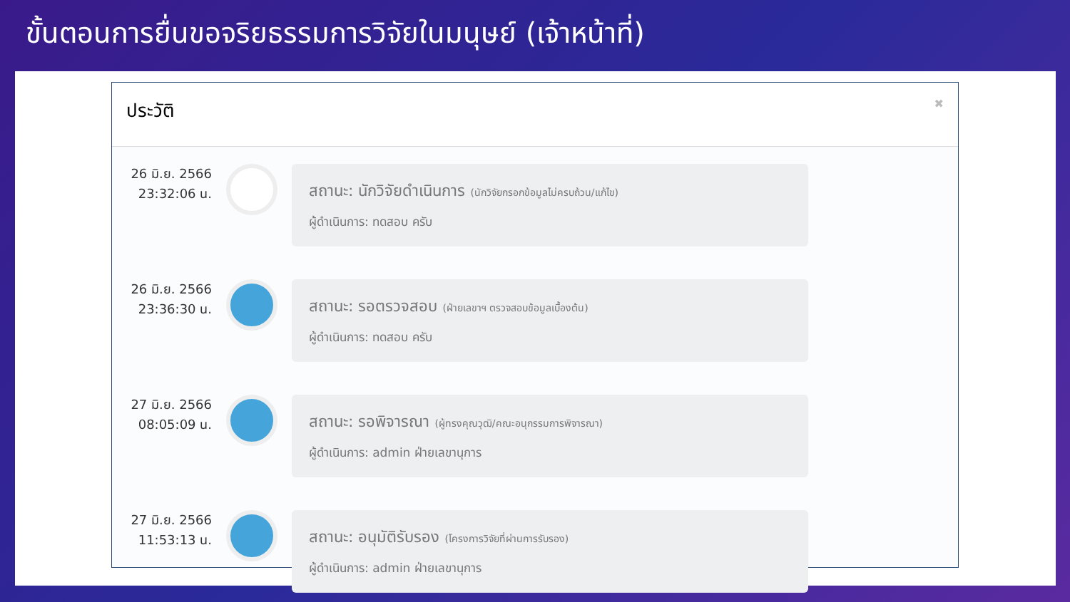ขั้นตอนการยื่นขอจริยธรรมการวิจัยในมนุษย์ (เจ้าหน้าที่)
ประวัติ ✖
26 มิ.ย. 2566
23:32:06 น.
สถานะ: นักวิจัยดำเนินการ (นักวิจัยกรอกข้อมูลไม่ครบถ้วน/แก้ไข)
ผู้ดำเนินการ: ทดสอบ ครับ
26 มิ.ย. 2566
23:36:30 น.
สถานะ: รอตรวจสอบ (ฝ่ายเลขาฯ ตรวจสอบข้อมูลเบื้องต้น)
ผู้ดำเนินการ: ทดสอบ ครับ
27 มิ.ย. 2566
08:05:09 น.
สถานะ: รอพิจารณา (ผู้ทรงคุณวุฒิ/คณะอนุกรรมการพิจารณา)
ผู้ดำเนินการ: admin ฝ่ายเลขานุการ
27 มิ.ย. 2566
11:53:13 น.
สถานะ: อนุมัติรับรอง (โครงการวิจัยที่ผ่านการรับรอง)
ผู้ดำเนินการ: admin ฝ่ายเลขานุการ